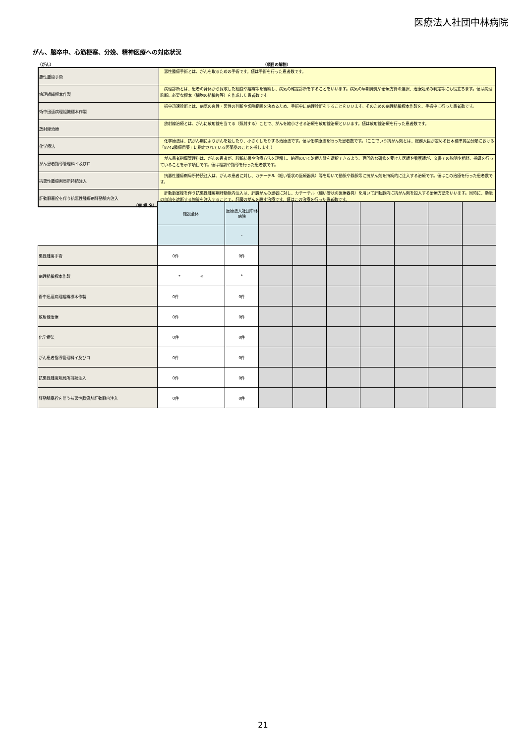医療法人社団中林病院
がん、脳卒中、心筋梗塞、分娩、精神医療への対応状況
（がん） （項目の解説）
| 悪性腫瘍手術 | 悪性腫瘍手術とは、がんを取るための手術です。値は手術を行った患者数です。 |
| 病理組織標本作製 | 病理診断とは、患者の身体から採取した細胞や組織等を観察し、病気の確定診断をすることをいいます。病気の早期発見や治療方針の選択、治療効果の判定等にも役立ちます。値は病理診断に必要な標本（細胞の組織片等）を作成した患者数です。 |
| 術中迅速病理組織標本作製 | 術中迅速診断とは、病気の良性・悪性の判断や切除範囲を決めるため、手術中に病理診断をすることをいいます。そのための病理組織標本作製を、手術中に行った患者数です。 |
| 放射線治療 | 放射線治療とは、がんに放射線を当てる（照射する）ことで、がんを縮小させる治療を放射線治療といいます。値は放射線治療を行った患者数です。 |
| 化学療法 | 化学療法は、抗がん剤によりがんを殺したり、小さくしたりする治療法です。値は化学療法を行った患者数です。（ここでいう抗がん剤とは、総務大臣が定める日本標準商品分類における「8742腫瘍用薬」に指定されている医薬品のことを指します。） |
| がん患者指導管理料イ及びロ | がん患者指導管理料は、がんの患者が、診断結果や治療方法を理解し、納得のいく治療方針を選択できるよう、専門的な研修を受けた医師や看護師が、文書での説明や相談、指導を行っていることを示す項目です。値は相談や指導を行った患者数です。 |
| 抗悪性腫瘍剤局所持続注入 | 抗悪性腫瘍剤局所持続注入は、がんの患者に対し、カテーテル（細い管状の医療器具）等を用いて動脈や静脈等に抗がん剤を持続的に注入する治療です。値はこの治療を行った患者数です。 |
| 肝動脈塞栓を伴う抗悪性腫瘍剤肝動脈内注入 | 肝動脈塞栓を伴う抗悪性腫瘍剤肝動脈内注入は、肝臓がんの患者に対し、カテーテル（細い管状の医療器具）を用いて肝動脈内に抗がん剤を投入する治療方法をいいます。同時に、動脈の血流を遮断する物質を注入することで、肝臓のがんを殺す治療です。値はこの治療を行った患者数です。 |
| （病 棟 名） | 施設全体 | 医療法人社団中林病院 | | | | | | | |
| | | - | | | | | | | |
| 悪性腫瘍手術 | 0件 | 0件 | | | | | | | |
| 病理組織標本作製 | * ※ | * | | | | | | | |
| 術中迅速病理組織標本作製 | 0件 | 0件 | | | | | | | |
| 放射線治療 | 0件 | 0件 | | | | | | | |
| 化学療法 | 0件 | 0件 | | | | | | | |
| がん患者指導管理料イ及びロ | 0件 | 0件 | | | | | | | |
| 抗悪性腫瘍剤局所持続注入 | 0件 | 0件 | | | | | | | |
| 肝動脈塞栓を伴う抗悪性腫瘍剤肝動脈内注入 | 0件 | 0件 | | | | | | | |
21